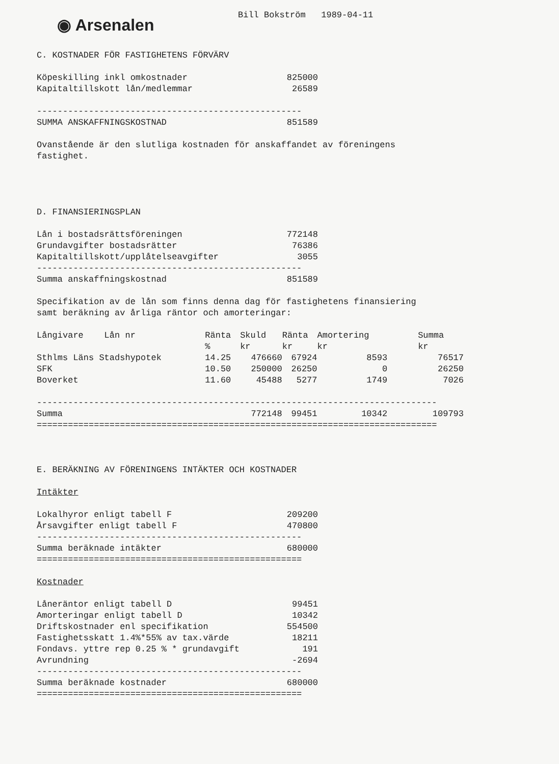◉ Arsenalen
Bill Bokström 1989-04-11
C. KOSTNADER FÖR FASTIGHETENS FÖRVÄRV
| Köpeskilling inkl omkostnader | 825000 |
| Kapitaltillskott lån/medlemmar | 26589 |
| --------------------------------------------------- | |
| SUMMA ANSKAFFNINGSKOSTNAD | 851589 |
Ovanstående är den slutliga kostnaden för anskaffandet av föreningens
fastighet.
D. FINANSIERINGSPLAN
| Lån i bostadsrättsföreningen | 772148 |
| Grundavgifter bostadsrätter | 76386 |
| Kapitaltillskott/upplåtelseavgifter | 3055 |
| --------------------------------------------------- | |
| Summa anskaffningskostnad | 851589 |
Specifikation av de lån som finns denna dag för fastighetens finansiering
samt beräkning av årliga räntor och amorteringar:
| Långivare Lån nr | Ränta % | Skuld kr | Ränta kr | Amortering kr | Summa kr |
| --- | --- | --- | --- | --- | --- |
| Sthlms Läns Stadshypotek | 14.25 | 476660 | 67924 | 8593 | 76517 |
| SFK | 10.50 | 250000 | 26250 | 0 | 26250 |
| Boverket | 11.60 | 45488 | 5277 | 1749 | 7026 |
| ----------------------------------------------------------------------------- | | | | | |
| Summa | | 772148 | 99451 | 10342 | 109793 |
| ============================================================================= | | | | | |
E. BERÄKNING AV FÖRENINGENS INTÄKTER OCH KOSTNADER
Intäkter
| Lokalhyror enligt tabell F | 209200 |
| Årsavgifter enligt tabell F | 470800 |
| --------------------------------------------------- | |
| Summa beräknade intäkter | 680000 |
| =================================================== | |
Kostnader
| Låneräntor enligt tabell D | 99451 |
| Amorteringar enligt tabell D | 10342 |
| Driftskostnader enl specifikation | 554500 |
| Fastighetsskatt 1.4%*55% av tax.värde | 18211 |
| Fondavs. yttre rep 0.25 % * grundavgift | 191 |
| Avrundning | -2694 |
| --------------------------------------------------- | |
| Summa beräknade kostnader | 680000 |
| =================================================== | |